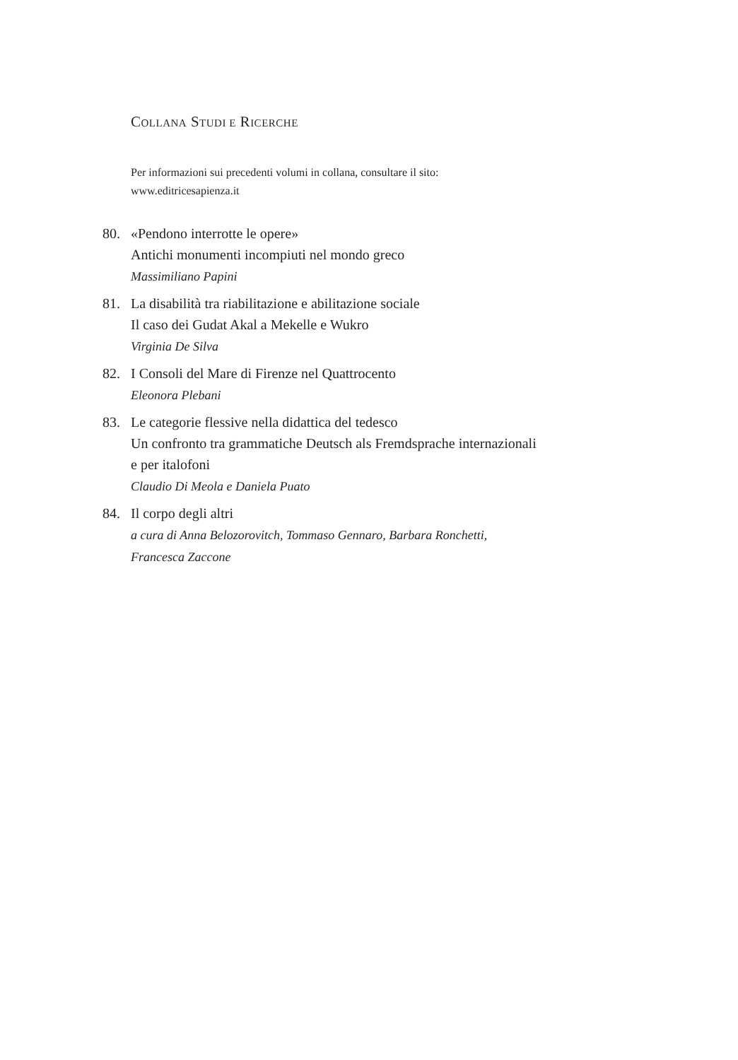COLLANA STUDI E RICERCHE
Per informazioni sui precedenti volumi in collana, consultare il sito:
www.editricesapienza.it
80. «Pendono interrotte le opere»
Antichi monumenti incompiuti nel mondo greco
Massimiliano Papini
81. La disabilità tra riabilitazione e abilitazione sociale
Il caso dei Gudat Akal a Mekelle e Wukro
Virginia De Silva
82. I Consoli del Mare di Firenze nel Quattrocento
Eleonora Plebani
83. Le categorie flessive nella didattica del tedesco
Un confronto tra grammatiche Deutsch als Fremdsprache internazionali
e per italofoni
Claudio Di Meola e Daniela Puato
84. Il corpo degli altri
a cura di Anna Belozorovitch, Tommaso Gennaro, Barbara Ronchetti,
Francesca Zaccone